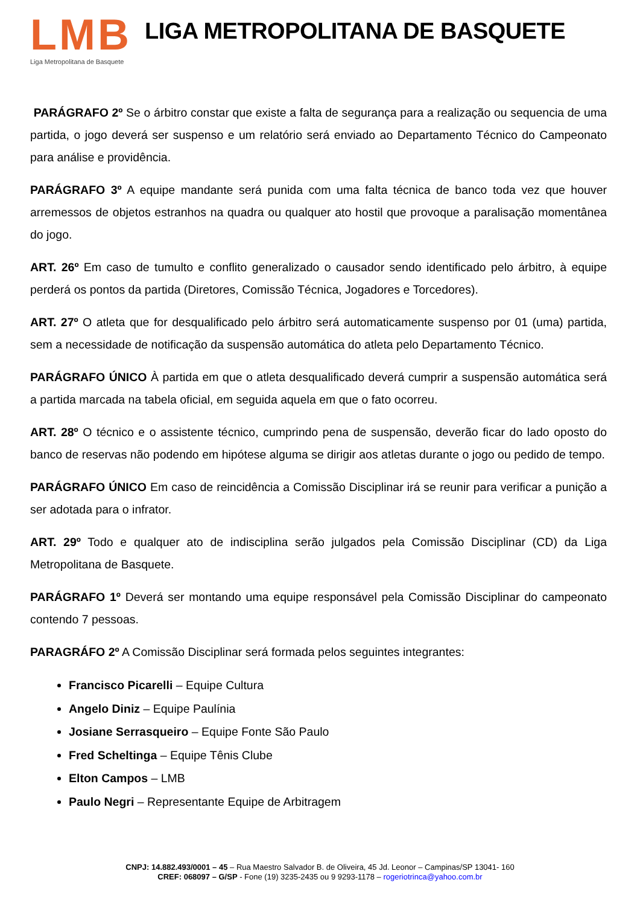LMB
Liga Metropolitana de Basquete
LIGA METROPOLITANA DE BASQUETE
PARÁGRAFO 2º Se o árbitro constar que existe a falta de segurança para a realização ou sequencia de uma partida, o jogo deverá ser suspenso e um relatório será enviado ao Departamento Técnico do Campeonato para análise e providência.
PARÁGRAFO 3º A equipe mandante será punida com uma falta técnica de banco toda vez que houver arremessos de objetos estranhos na quadra ou qualquer ato hostil que provoque a paralisação momentânea do jogo.
ART. 26º Em caso de tumulto e conflito generalizado o causador sendo identificado pelo árbitro, à equipe perderá os pontos da partida (Diretores, Comissão Técnica, Jogadores e Torcedores).
ART. 27º O atleta que for desqualificado pelo árbitro será automaticamente suspenso por 01 (uma) partida, sem a necessidade de notificação da suspensão automática do atleta pelo Departamento Técnico.
PARÁGRAFO ÚNICO À partida em que o atleta desqualificado deverá cumprir a suspensão automática será a partida marcada na tabela oficial, em seguida aquela em que o fato ocorreu.
ART. 28º O técnico e o assistente técnico, cumprindo pena de suspensão, deverão ficar do lado oposto do banco de reservas não podendo em hipótese alguma se dirigir aos atletas durante o jogo ou pedido de tempo.
PARÁGRAFO ÚNICO Em caso de reincidência a Comissão Disciplinar irá se reunir para verificar a punição a ser adotada para o infrator.
ART. 29º Todo e qualquer ato de indisciplina serão julgados pela Comissão Disciplinar (CD) da Liga Metropolitana de Basquete.
PARÁGRAFO 1º Deverá ser montando uma equipe responsável pela Comissão Disciplinar do campeonato contendo 7 pessoas.
PARAGRÁFO 2º A Comissão Disciplinar será formada pelos seguintes integrantes:
Francisco Picarelli – Equipe Cultura
Angelo Diniz – Equipe Paulínia
Josiane Serrasqueiro – Equipe Fonte São Paulo
Fred Scheltinga – Equipe Tênis Clube
Elton Campos – LMB
Paulo Negri – Representante Equipe de Arbitragem
CNPJ: 14.882.493/0001 – 45 – Rua Maestro Salvador B. de Oliveira, 45 Jd. Leonor – Campinas/SP 13041- 160
CREF: 068097 – G/SP - Fone (19) 3235-2435 ou 9 9293-1178 – rogeriotrinca@yahoo.com.br